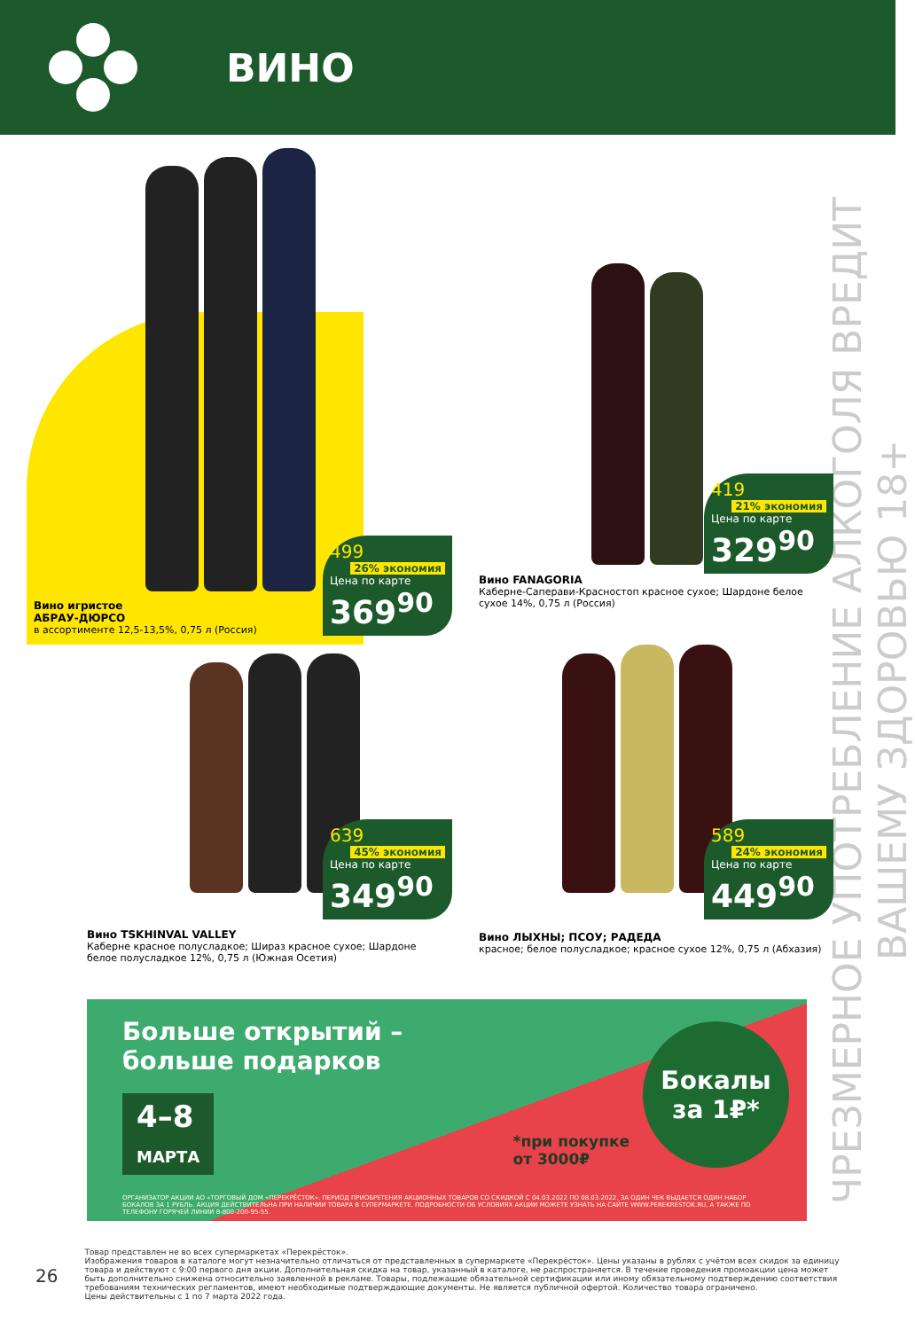ВИНО
ЧРЕЗМЕРНОЕ УПОТРЕБЛЕНИЕ АЛКОГОЛЯ ВРЕДИТ ВАШЕМУ ЗДОРОВЬЮ 18+
499 26% экономия
Цена по карте
369<sup>90</sup>
Вино игристое
АБРАУ-ДЮРСО
в ассортименте 12,5-13,5%, 0,75 л (Россия)
419 21% экономия
Цена по карте
329<sup>90</sup>
Вино FANAGORIA
Каберне-Саперави-Красностоп красное сухое; Шардоне белое сухое 14%, 0,75 л (Россия)
639 45% экономия
Цена по карте
349<sup>90</sup>
Вино TSKHINVAL VALLEY
Каберне красное полусладкое; Шираз красное сухое; Шардоне белое полусладкое 12%, 0,75 л (Южная Осетия)
589 24% экономия
Цена по карте
449<sup>90</sup>
Вино ЛЫХНЫ; ПСОУ; РАДЕДА
красное; белое полусладкое; красное сухое 12%, 0,75 л (Абхазия)
Больше открытий –
больше подарков
4–8
МАРТА
Бокалы
за 1₽*
*при покупке
от 3000₽
ОРГАНИЗАТОР АКЦИИ АО «ТОРГОВЫЙ ДОМ «ПЕРЕКРЁСТОК». ПЕРИОД ПРИОБРЕТЕНИЯ АКЦИОННЫХ ТОВАРОВ СО СКИДКОЙ С 04.03.2022 ПО 08.03.2022. ЗА ОДИН ЧЕК ВЫДАЕТСЯ ОДИН НАБОР БОКАЛОВ ЗА 1 РУБЛЬ. АКЦИЯ ДЕЙСТВИТЕЛЬНА ПРИ НАЛИЧИИ ТОВАРА В СУПЕРМАРКЕТЕ. ПОДРОБНОСТИ ОБ УСЛОВИЯХ АКЦИИ МОЖЕТЕ УЗНАТЬ НА САЙТЕ WWW.PEREKRESTOK.RU, А ТАКЖЕ ПО ТЕЛЕФОНУ ГОРЯЧЕЙ ЛИНИИ 8-800-200-95-55.
26
Товар представлен не во всех супермаркетах «Перекрёсток».
Изображения товаров в каталоге могут незначительно отличаться от представленных в супермаркете «Перекрёсток». Цены указаны в рублях с учётом всех скидок за единицу товара и действуют с 9:00 первого дня акции. Дополнительная скидка на товар, указанный в каталоге, не распространяется. В течение проведения промоакции цена может быть дополнительно снижена относительно заявленной в рекламе. Товары, подлежащие обязательной сертификации или иному обязательному подтверждению соответствия требованиям технических регламентов, имеют необходимые подтверждающие документы. Не является публичной офертой. Количество товара ограничено.
Цены действительны с 1 по 7 марта 2022 года.